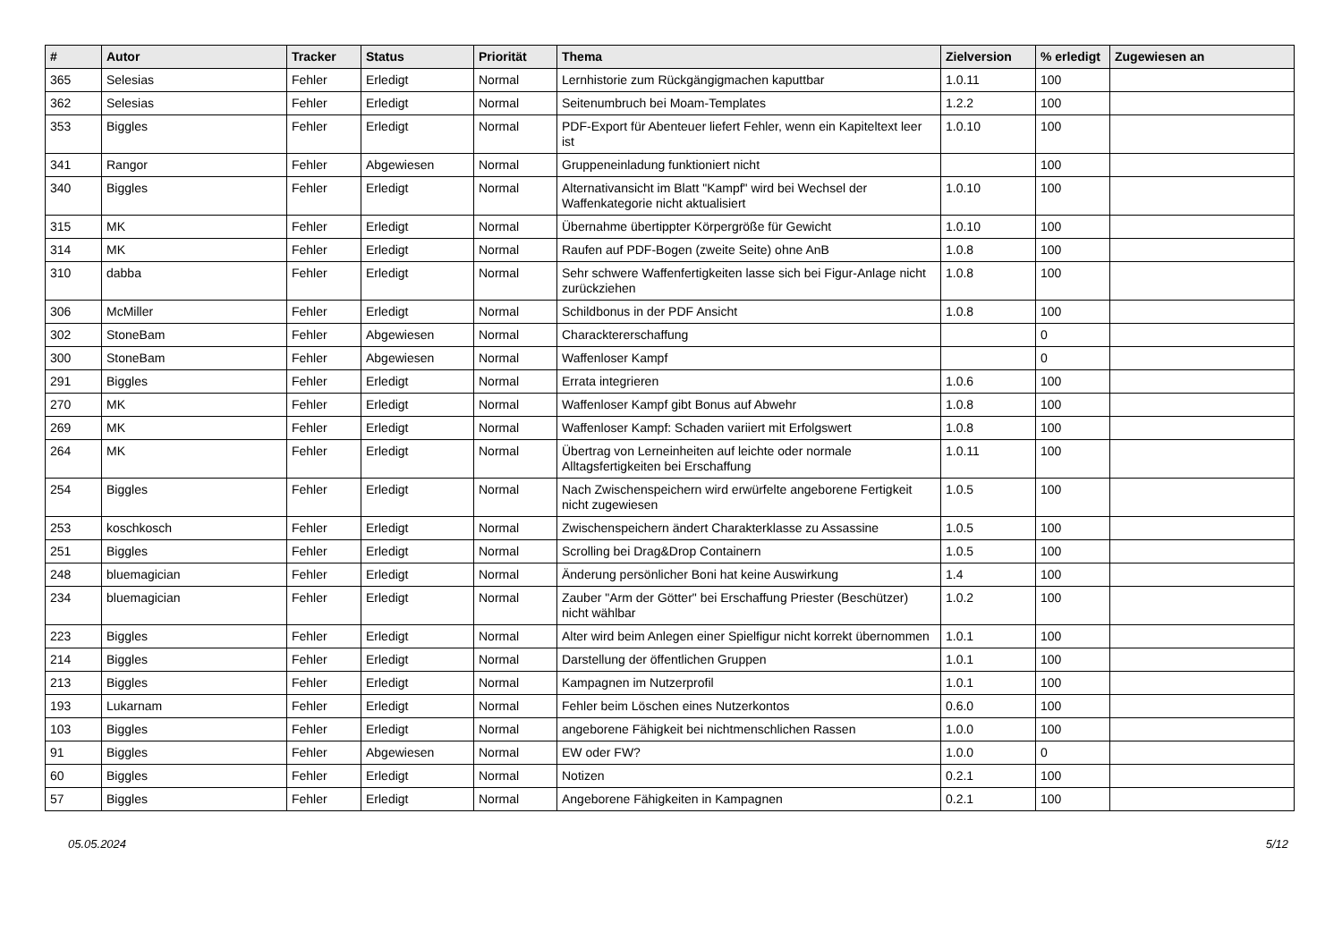| # | Autor | Tracker | Status | Priorität | Thema | Zielversion | % erledigt | Zugewiesen an |
| --- | --- | --- | --- | --- | --- | --- | --- | --- |
| 365 | Selesias | Fehler | Erledigt | Normal | Lernhistorie zum Rückgängigmachen kaputtbar | 1.0.11 | 100 | |
| 362 | Selesias | Fehler | Erledigt | Normal | Seitenumbruch bei Moam-Templates | 1.2.2 | 100 | |
| 353 | Biggles | Fehler | Erledigt | Normal | PDF-Export für Abenteuer liefert Fehler, wenn ein Kapiteltext leer ist | 1.0.10 | 100 | |
| 341 | Rangor | Fehler | Abgewiesen | Normal | Gruppeneinladung funktioniert nicht | | 100 | |
| 340 | Biggles | Fehler | Erledigt | Normal | Alternativansicht im Blatt "Kampf" wird bei Wechsel der Waffenkategorie nicht aktualisiert | 1.0.10 | 100 | |
| 315 | MK | Fehler | Erledigt | Normal | Übernahme übertippter Körpergröße für Gewicht | 1.0.10 | 100 | |
| 314 | MK | Fehler | Erledigt | Normal | Raufen auf PDF-Bogen (zweite Seite) ohne AnB | 1.0.8 | 100 | |
| 310 | dabba | Fehler | Erledigt | Normal | Sehr schwere Waffenfertigkeiten lasse sich bei Figur-Anlage nicht zurückziehen | 1.0.8 | 100 | |
| 306 | McMiller | Fehler | Erledigt | Normal | Schildbonus in der PDF Ansicht | 1.0.8 | 100 | |
| 302 | StoneBam | Fehler | Abgewiesen | Normal | Characktererschaffung | | 0 | |
| 300 | StoneBam | Fehler | Abgewiesen | Normal | Waffenloser Kampf | | 0 | |
| 291 | Biggles | Fehler | Erledigt | Normal | Errata integrieren | 1.0.6 | 100 | |
| 270 | MK | Fehler | Erledigt | Normal | Waffenloser Kampf gibt Bonus auf Abwehr | 1.0.8 | 100 | |
| 269 | MK | Fehler | Erledigt | Normal | Waffenloser Kampf: Schaden variiert mit Erfolgswert | 1.0.8 | 100 | |
| 264 | MK | Fehler | Erledigt | Normal | Übertrag von Lerneinheiten auf leichte oder normale Alltagsfertigkeiten bei Erschaffung | 1.0.11 | 100 | |
| 254 | Biggles | Fehler | Erledigt | Normal | Nach Zwischenspeichern wird erwürfelte angeborene Fertigkeit nicht zugewiesen | 1.0.5 | 100 | |
| 253 | koschkosch | Fehler | Erledigt | Normal | Zwischenspeichern ändert Charakterklasse zu Assassine | 1.0.5 | 100 | |
| 251 | Biggles | Fehler | Erledigt | Normal | Scrolling bei Drag&Drop Containern | 1.0.5 | 100 | |
| 248 | bluemagician | Fehler | Erledigt | Normal | Änderung persönlicher Boni hat keine Auswirkung | 1.4 | 100 | |
| 234 | bluemagician | Fehler | Erledigt | Normal | Zauber "Arm der Götter" bei Erschaffung Priester (Beschützer) nicht wählbar | 1.0.2 | 100 | |
| 223 | Biggles | Fehler | Erledigt | Normal | Alter wird beim Anlegen einer Spielfigur nicht korrekt übernommen | 1.0.1 | 100 | |
| 214 | Biggles | Fehler | Erledigt | Normal | Darstellung der öffentlichen Gruppen | 1.0.1 | 100 | |
| 213 | Biggles | Fehler | Erledigt | Normal | Kampagnen im Nutzerprofil | 1.0.1 | 100 | |
| 193 | Lukarnam | Fehler | Erledigt | Normal | Fehler beim Löschen eines Nutzerkontos | 0.6.0 | 100 | |
| 103 | Biggles | Fehler | Erledigt | Normal | angeborene Fähigkeit bei nichtmenschlichen Rassen | 1.0.0 | 100 | |
| 91 | Biggles | Fehler | Abgewiesen | Normal | EW oder FW? | 1.0.0 | 0 | |
| 60 | Biggles | Fehler | Erledigt | Normal | Notizen | 0.2.1 | 100 | |
| 57 | Biggles | Fehler | Erledigt | Normal | Angeborene Fähigkeiten in Kampagnen | 0.2.1 | 100 | |
05.05.2024 5/12